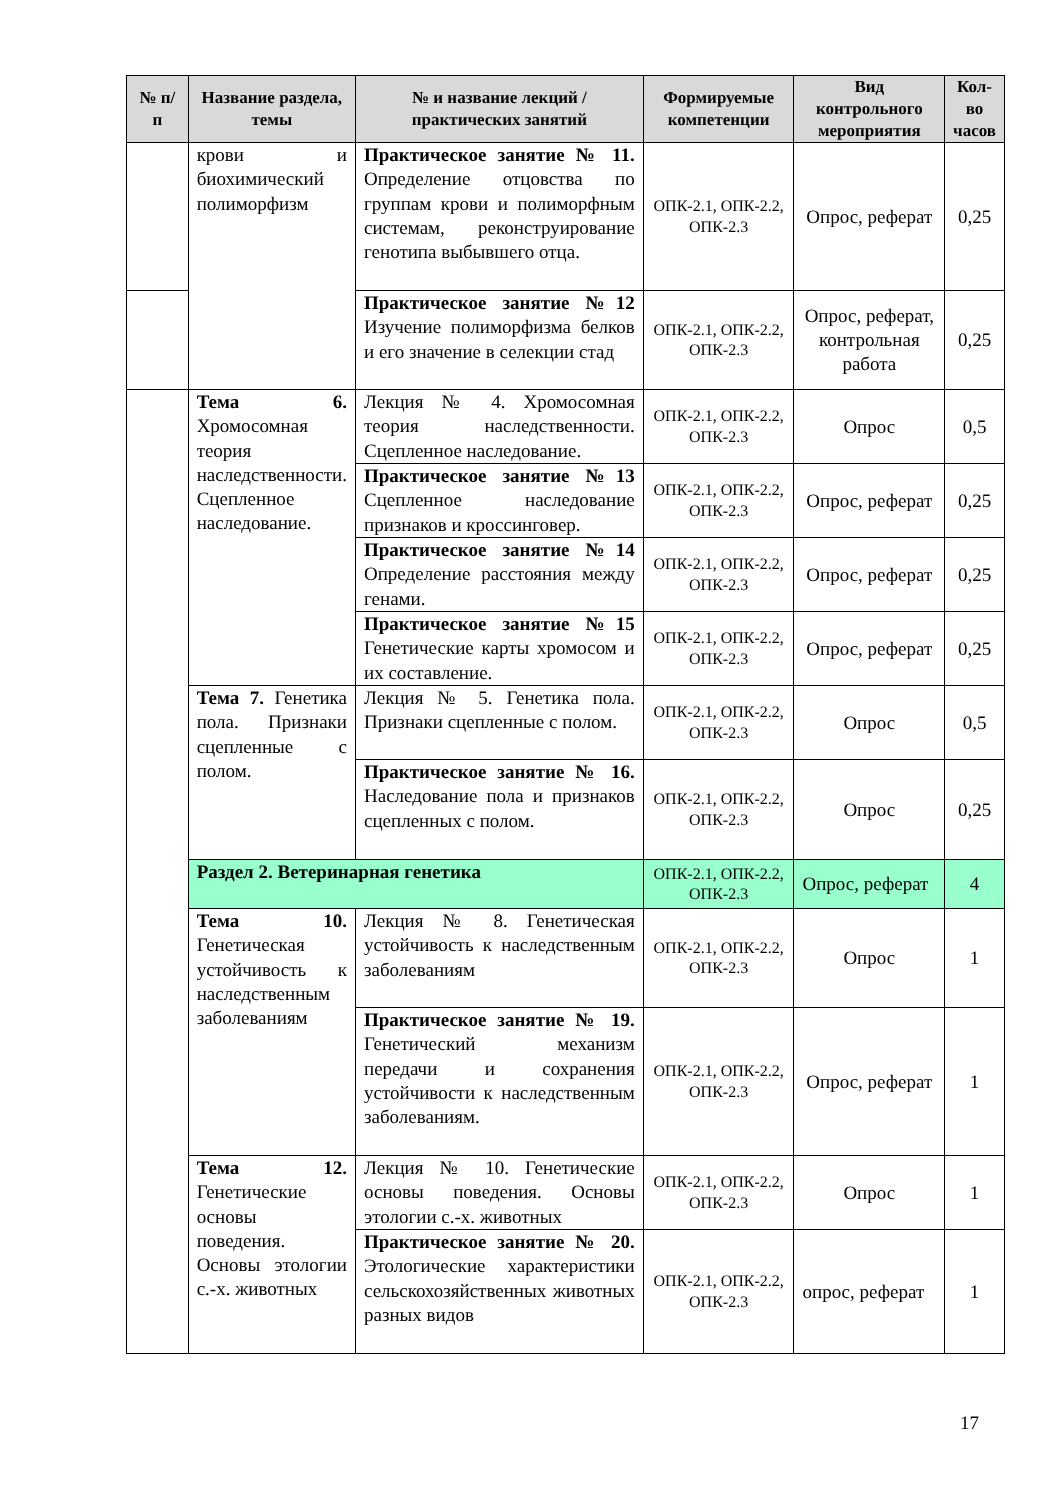| № п/п | Название раздела, темы | № и название лекций / практических занятий | Формируемые компетенции | Вид контрольного мероприятия | Кол-во часов |
| --- | --- | --- | --- | --- | --- |
| | крови и биохимический полиморфизм | Практическое занятие № 11. Определение отцовства по группам крови и полиморфным системам, реконструирование генотипа выбывшего отца. | ОПК-2.1, ОПК-2.2, ОПК-2.3 | Опрос, реферат | 0,25 |
| | | Практическое занятие №12 Изучение полиморфизма белков и его значение в селекции стад | ОПК-2.1, ОПК-2.2, ОПК-2.3 | Опрос, реферат, контрольная работа | 0,25 |
| | Тема 6. Хромосомная теория наследственности. Сцепленное наследование. | Лекция № 4. Хромосомная теория наследственности. Сцепленное наследование. | ОПК-2.1, ОПК-2.2, ОПК-2.3 | Опрос | 0,5 |
| | | Практическое занятие №13 Сцепленное наследование признаков и кроссинговер. | ОПК-2.1, ОПК-2.2, ОПК-2.3 | Опрос, реферат | 0,25 |
| | | Практическое занятие №14 Определение расстояния между генами. | ОПК-2.1, ОПК-2.2, ОПК-2.3 | Опрос, реферат | 0,25 |
| | | Практическое занятие №15 Генетические карты хромосом и их составление. | ОПК-2.1, ОПК-2.2, ОПК-2.3 | Опрос, реферат | 0,25 |
| | Тема 7. Генетика пола. Признаки сцепленные с полом. | Лекция № 5. Генетика пола. Признаки сцепленные с полом. | ОПК-2.1, ОПК-2.2, ОПК-2.3 | Опрос | 0,5 |
| | | Практическое занятие № 16. Наследование пола и признаков сцепленных с полом. | ОПК-2.1, ОПК-2.2, ОПК-2.3 | Опрос | 0,25 |
| | Раздел 2. Ветеринарная генетика | | ОПК-2.1, ОПК-2.2, ОПК-2.3 | Опрос, реферат | 4 |
| | Тема 10. Генетическая устойчивость к наследственным заболеваниям | Лекция № 8. Генетическая устойчивость к наследственным заболеваниям | ОПК-2.1, ОПК-2.2, ОПК-2.3 | Опрос | 1 |
| | | Практическое занятие № 19. Генетический механизм передачи и сохранения устойчивости к наследственным заболеваниям. | ОПК-2.1, ОПК-2.2, ОПК-2.3 | Опрос, реферат | 1 |
| | Тема 12. Генетические основы поведения. Основы этологии с.-х. животных | Лекция № 10. Генетические основы поведения. Основы этологии с.-х. животных | ОПК-2.1, ОПК-2.2, ОПК-2.3 | Опрос | 1 |
| | | Практическое занятие № 20. Этологические характеристики сельскохозяйственных животных разных видов | ОПК-2.1, ОПК-2.2, ОПК-2.3 | опрос, реферат | 1 |
17